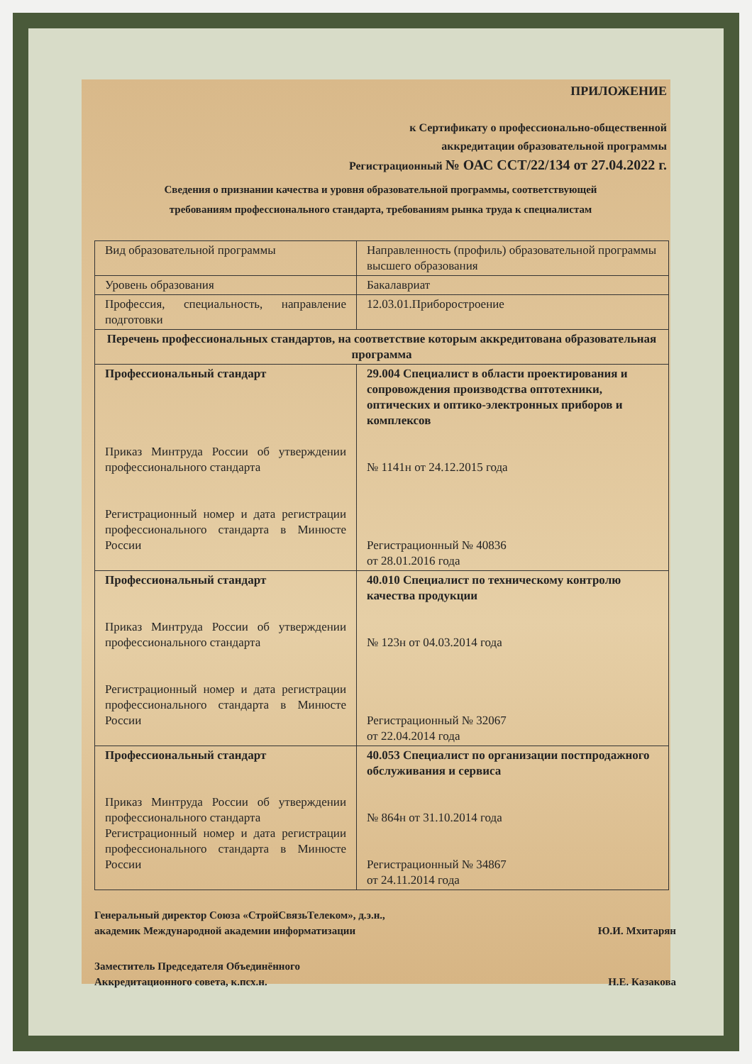ПРИЛОЖЕНИЕ
к Сертификату о профессионально-общественной
аккредитации образовательной программы
Регистрационный № ОАС ССТ/22/134 от 27.04.2022 г.
Сведения о признании качества и уровня образовательной программы, соответствующей
требованиям профессионального стандарта, требованиям рынка труда к специалистам
| Вид образовательной программы | Направленность (профиль) образовательной программы высшего образования |
| Уровень образования | Бакалавриат |
| Профессия, специальность, направление подготовки | 12.03.01.Приборостроение |
| Перечень профессиональных стандартов, на соответствие которым аккредитована образовательная программа | |
| Профессиональный стандарт Приказ Минтруда России об утверждении профессионального стандарта Регистрационный номер и дата регистрации профессионального стандарта в Минюсте России | 29.004 Специалист в области проектирования и сопровождения производства оптотехники, оптических и оптико-электронных приборов и комплексов № 1141н от 24.12.2015 года Регистрационный № 40836 от 28.01.2016 года |
| Профессиональный стандарт Приказ Минтруда России об утверждении профессионального стандарта Регистрационный номер и дата регистрации профессионального стандарта в Минюсте России | 40.010 Специалист по техническому контролю качества продукции № 123н от 04.03.2014 года Регистрационный № 32067 от 22.04.2014 года |
| Профессиональный стандарт Приказ Минтруда России об утверждении профессионального стандарта Регистрационный номер и дата регистрации профессионального стандарта в Минюсте России | 40.053 Специалист по организации постпродажного обслуживания и сервиса № 864н от 31.10.2014 года Регистрационный № 34867 от 24.11.2014 года |
Генеральный директор Союза «СтройСвязьТелеком», д.э.н.,
академик Международной академии информатизации
Ю.И. Мхитарян
Заместитель Председателя Объединённого
Аккредитационного совета, к.псх.н.
Н.Е. Казакова